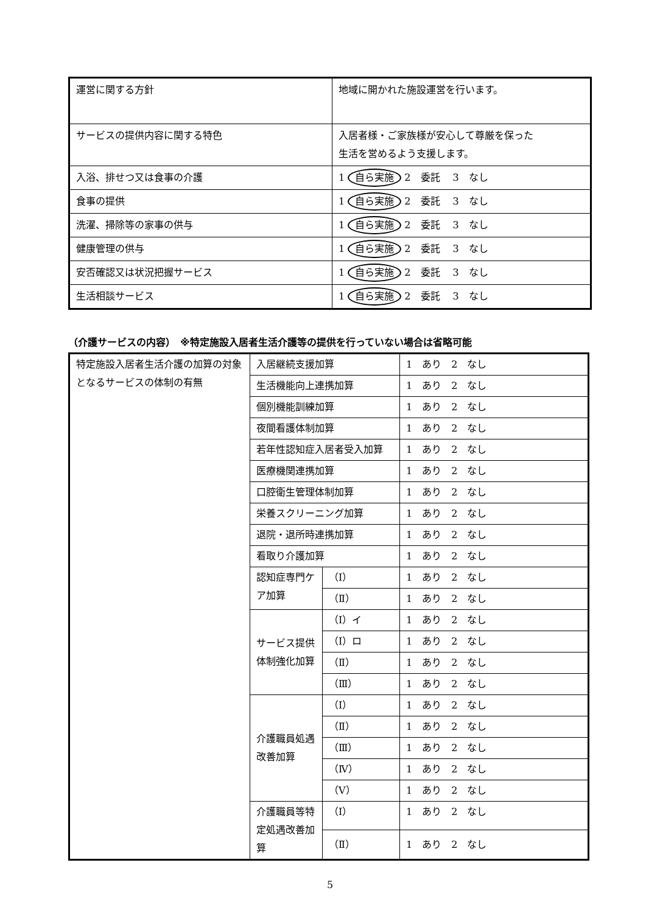| 運営に関する方針 | 地域に開かれた施設運営を行います。 |
| サービスの提供内容に関する特色 | 入居者様・ご家族様が安心して尊厳を保った 生活を営めるよう支援します。 |
| 入浴、排せつ又は食事の介護 | 1 自ら実施 2 委託 3 なし |
| 食事の提供 | 1 自ら実施 2 委託 3 なし |
| 洗濯、掃除等の家事の供与 | 1 自ら実施 2 委託 3 なし |
| 健康管理の供与 | 1 自ら実施 2 委託 3 なし |
| 安否確認又は状況把握サービス | 1 自ら実施 2 委託 3 なし |
| 生活相談サービス | 1 自ら実施 2 委託 3 なし |
（介護サービスの内容）　※特定施設入居者生活介護等の提供を行っていない場合は省略可能
| 特定施設入居者生活介護の加算の対象となるサービスの体制の有無 | 入居継続支援加算 | | 1 あり 2 なし |
| | 生活機能向上連携加算 | | 1 あり 2 なし |
| | 個別機能訓練加算 | | 1 あり 2 なし |
| | 夜間看護体制加算 | | 1 あり 2 なし |
| | 若年性認知症入居者受入加算 | | 1 あり 2 なし |
| | 医療機関連携加算 | | 1 あり 2 なし |
| | 口腔衛生管理体制加算 | | 1 あり 2 なし |
| | 栄養スクリーニング加算 | | 1 あり 2 なし |
| | 退院・退所時連携加算 | | 1 あり 2 なし |
| | 看取り介護加算 | | 1 あり 2 なし |
| | 認知症専門ケア加算 | （Ⅰ） | 1 あり 2 なし |
| | | （Ⅱ） | 1 あり 2 なし |
| | サービス提供体制強化加算 | （Ⅰ）イ | 1 あり 2 なし |
| | | （Ⅰ）ロ | 1 あり 2 なし |
| | | （Ⅱ） | 1 あり 2 なし |
| | | （Ⅲ） | 1 あり 2 なし |
| | 介護職員処遇改善加算 | （Ⅰ） | 1 あり 2 なし |
| | | （Ⅱ） | 1 あり 2 なし |
| | | （Ⅲ） | 1 あり 2 なし |
| | | （Ⅳ） | 1 あり 2 なし |
| | | （Ⅴ） | 1 あり 2 なし |
| | 介護職員等特定処遇改善加算 | （Ⅰ） | 1 あり 2 なし |
| | | （Ⅱ） | 1 あり 2 なし |
5